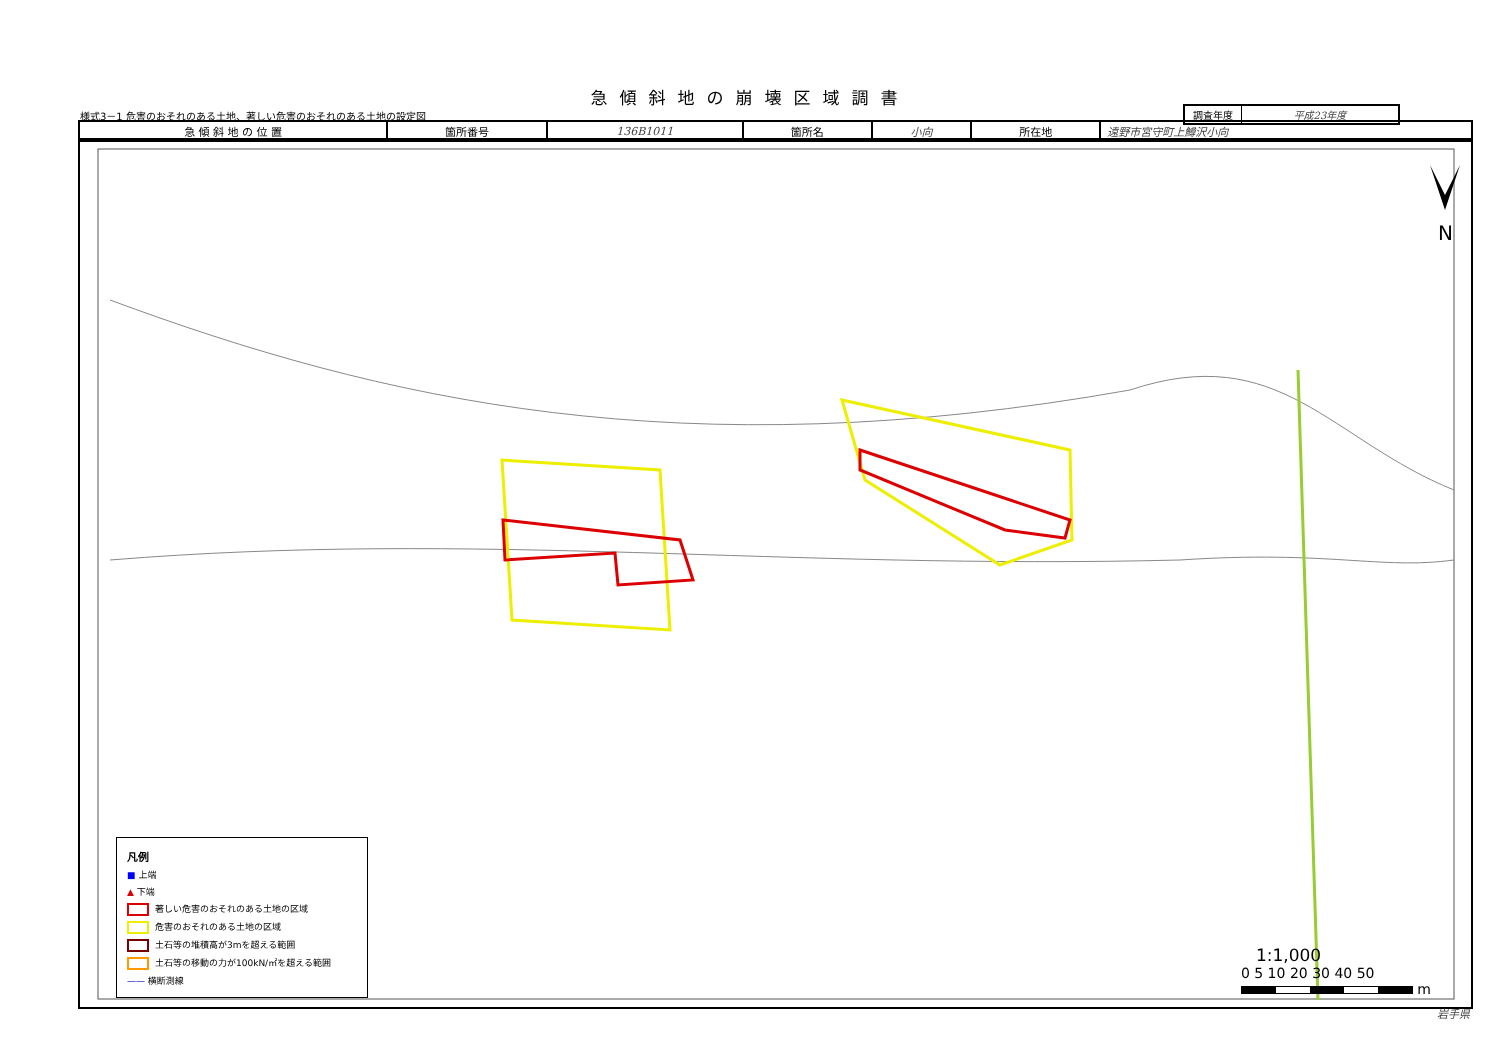急傾斜地の崩壊区域調書
様式3－1 危害のおそれのある土地、著しい危害のおそれのある土地の設定図
| 調査年度 | 平成23年度 |
| 急 傾 斜 地 の 位 置 | 箇所番号 | 136B1011 | 箇所名 | 小向 | 所在地 | 遠野市宮守町上鱒沢小向 |
N
凡例
■ 上端
▲ 下端
著しい危害のおそれのある土地の区域
危害のおそれのある土地の区域
土石等の堆積高が3mを超える範囲
土石等の移動の力が100kN/㎡を超える範囲
—— 横断測線
1:1,000
0 5 10 20 30 40 50
m
岩手県